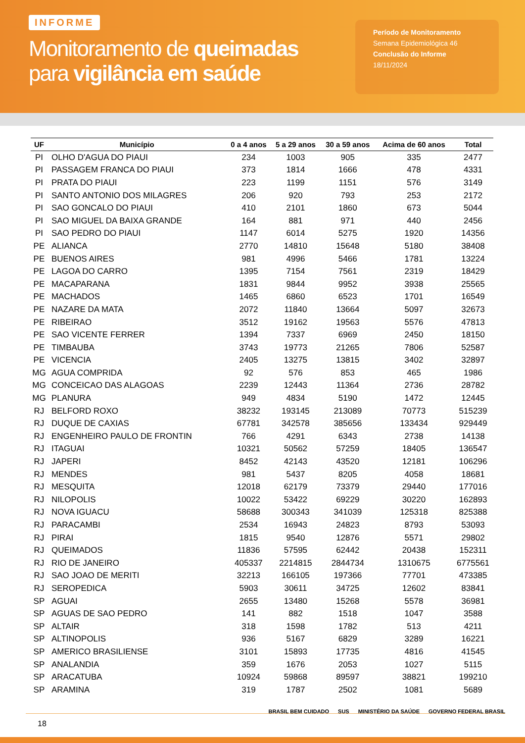INFORME
Monitoramento de queimadas
para vigilância em saúde
Período de Monitoramento
Semana Epidemiológica 46
Conclusão do Informe
18/11/2024
| UF | Município | 0 a 4 anos | 5 a 29 anos | 30 a 59 anos | Acima de 60 anos | Total |
| --- | --- | --- | --- | --- | --- | --- |
| PI | OLHO D'AGUA DO PIAUI | 234 | 1003 | 905 | 335 | 2477 |
| PI | PASSAGEM FRANCA DO PIAUI | 373 | 1814 | 1666 | 478 | 4331 |
| PI | PRATA DO PIAUI | 223 | 1199 | 1151 | 576 | 3149 |
| PI | SANTO ANTONIO DOS MILAGRES | 206 | 920 | 793 | 253 | 2172 |
| PI | SAO GONCALO DO PIAUI | 410 | 2101 | 1860 | 673 | 5044 |
| PI | SAO MIGUEL DA BAIXA GRANDE | 164 | 881 | 971 | 440 | 2456 |
| PI | SAO PEDRO DO PIAUI | 1147 | 6014 | 5275 | 1920 | 14356 |
| PE | ALIANCA | 2770 | 14810 | 15648 | 5180 | 38408 |
| PE | BUENOS AIRES | 981 | 4996 | 5466 | 1781 | 13224 |
| PE | LAGOA DO CARRO | 1395 | 7154 | 7561 | 2319 | 18429 |
| PE | MACAPARANA | 1831 | 9844 | 9952 | 3938 | 25565 |
| PE | MACHADOS | 1465 | 6860 | 6523 | 1701 | 16549 |
| PE | NAZARE DA MATA | 2072 | 11840 | 13664 | 5097 | 32673 |
| PE | RIBEIRAO | 3512 | 19162 | 19563 | 5576 | 47813 |
| PE | SAO VICENTE FERRER | 1394 | 7337 | 6969 | 2450 | 18150 |
| PE | TIMBAUBA | 3743 | 19773 | 21265 | 7806 | 52587 |
| PE | VICENCIA | 2405 | 13275 | 13815 | 3402 | 32897 |
| MG | AGUA COMPRIDA | 92 | 576 | 853 | 465 | 1986 |
| MG | CONCEICAO DAS ALAGOAS | 2239 | 12443 | 11364 | 2736 | 28782 |
| MG | PLANURA | 949 | 4834 | 5190 | 1472 | 12445 |
| RJ | BELFORD ROXO | 38232 | 193145 | 213089 | 70773 | 515239 |
| RJ | DUQUE DE CAXIAS | 67781 | 342578 | 385656 | 133434 | 929449 |
| RJ | ENGENHEIRO PAULO DE FRONTIN | 766 | 4291 | 6343 | 2738 | 14138 |
| RJ | ITAGUAI | 10321 | 50562 | 57259 | 18405 | 136547 |
| RJ | JAPERI | 8452 | 42143 | 43520 | 12181 | 106296 |
| RJ | MENDES | 981 | 5437 | 8205 | 4058 | 18681 |
| RJ | MESQUITA | 12018 | 62179 | 73379 | 29440 | 177016 |
| RJ | NILOPOLIS | 10022 | 53422 | 69229 | 30220 | 162893 |
| RJ | NOVA IGUACU | 58688 | 300343 | 341039 | 125318 | 825388 |
| RJ | PARACAMBI | 2534 | 16943 | 24823 | 8793 | 53093 |
| RJ | PIRAI | 1815 | 9540 | 12876 | 5571 | 29802 |
| RJ | QUEIMADOS | 11836 | 57595 | 62442 | 20438 | 152311 |
| RJ | RIO DE JANEIRO | 405337 | 2214815 | 2844734 | 1310675 | 6775561 |
| RJ | SAO JOAO DE MERITI | 32213 | 166105 | 197366 | 77701 | 473385 |
| RJ | SEROPEDICA | 5903 | 30611 | 34725 | 12602 | 83841 |
| SP | AGUAI | 2655 | 13480 | 15268 | 5578 | 36981 |
| SP | AGUAS DE SAO PEDRO | 141 | 882 | 1518 | 1047 | 3588 |
| SP | ALTAIR | 318 | 1598 | 1782 | 513 | 4211 |
| SP | ALTINOPOLIS | 936 | 5167 | 6829 | 3289 | 16221 |
| SP | AMERICO BRASILIENSE | 3101 | 15893 | 17735 | 4816 | 41545 |
| SP | ANALANDIA | 359 | 1676 | 2053 | 1027 | 5115 |
| SP | ARACATUBA | 10924 | 59868 | 89597 | 38821 | 199210 |
| SP | ARAMINA | 319 | 1787 | 2502 | 1081 | 5689 |
18
BRASIL BEM CUIDADO SUS MINISTÉRIO DA SAÚDE GOVERNO FEDERAL BRASIL